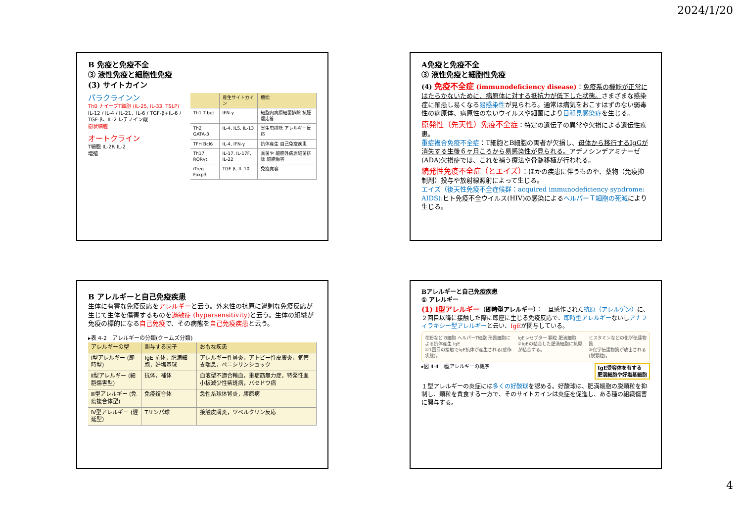2024/1/20
B 免疫と免疫不全
③ 液性免疫と細胞性免疫
(3) サイトカイン
パラクラインン
Th0 ナイーブT細胞 (IL-25, IL-33, TSLP)
IL-12 / IL-4 / IL-21、IL-6 / TGF-β+IL-6 / TGF-β、IL-2 レチノイン酸
樹状細胞
オートクライン
T細胞 IL-2R IL-2
増殖
| | 産生サイトカイン | 機能 |
| --- | --- | --- |
| Th1 T-bet | IFN-γ | 細胞内病原細菌排除 抗腫瘍応答 |
| Th2 GATA-3 | IL-4, IL5, IL-13 | 寄生虫排除 アレルギー反応 |
| TFH Bcl6 | IL-4, IFN-γ | 抗体産生 自己免疫疾患 |
| Th17 RORγt | IL-17, IL-17F, IL-22 | 真菌や 細胞外病原細菌排除 細胞傷害 |
| iTreg Foxp3 | TGF-β, IL-10 | 免疫寛容 |
A免疫と免疫不全
③ 液性免疫と細胞性免疫
(4) 免疫不全症 (immunodeficiency disease)：免疫系の機能が正常にはたらかないために、病原体に対する抵抗力が低下した状態。さまざまな感染症に罹患し易くなる易感染性が見られる。通常は病気をおこすはずのない弱毒性の病原体、病原性のないウイルスや細菌により日和見感染症を生じる。
原発性（先天性）免疫不全症：特定の遺伝子の異常や欠損による遺伝性疾患。
重症複合免疫不全症：T細胞とB細胞の両者が欠損し、母体から移行するIgGが消失する生後６ヶ月ころから易感染性が見られる。アデノシンデアミナーゼ (ADA)欠損症では、これを補う療法や骨髄移植が行われる。
続発性免疫不全症（とエイズ）：ほかの疾患に伴うものや、薬物（免疫抑制剤）投与や放射線照射によって生じる。
エイズ（後天性免疫不全症候群：acquired immunodeficiency syndrome: AIDS): ヒト免疫不全ウイルス(HIV)の感染によるヘルパーＴ細胞の死滅により生じる。
B アレルギーと自己免疫疾患
生体に有害な免疫反応をアレルギーと云う。外来性の抗原に過剰な免疫反応が生じて生体を傷害するものを過敏症 (hypersensitivity) と云う。生体の組織が免疫の標的になる自己免疫で、その病態を自己免疫疾患と云う。
▸表 4-2　アレルギーの分類(クームズ分類)
| アレルギーの型 | 関与する因子 | おもな疾患 |
| --- | --- | --- |
| Ⅰ型アレルギー (即時型) | IgE 抗体，肥満細胞，好塩基球 | アレルギー性鼻炎，アトピー性皮膚炎，気管支喘息，ペニシリンショック |
| Ⅱ型アレルギー (細胞傷害型) | 抗体，補体 | 血液型不適合輸血，重症筋無力症，特発性血小板減少性紫斑病，バセドウ病 |
| Ⅲ型アレルギー (免疫複合体型) | 免疫複合体 | 急性糸球体腎炎，膠原病 |
| Ⅳ型アレルギー (遅延型) | Tリンパ球 | 接触皮膚炎，ツベルクリン反応 |
Bアレルギーと自己免疫疾患
① アレルギー
(1) Ⅰ型アレルギー（即時型アレルギー）：一旦感作された抗原（アレルゲン）に、２回目以降に接触した際に即座に生じる免疫反応で、即時型アレルギーないしアナフィラキシー型アレルギーと云い、IgEが関与している。
花粉など B細胞 ヘルパーT細胞 形質細胞による抗体産生 IgE
①1回目の接触でIgE抗体が産生される(感作状態)。
IgEレセプター 顆粒 肥満細胞
②IgEの結合した肥満細胞に抗原が結合する。
ヒスタミンなどの化学伝達物質
③化学伝達物質が放出される(脱顆粒)。
▸図 4-4　Ⅰ型アレルギーの機序 IgE受容体を有する
肥満細胞や好塩基細胞
１型アレルギーの炎症には多くの好酸球を認める。好酸球は、肥満細胞の脱顆粒を抑制し、顆粒を貪食する一方で、そのサイトカインは炎症を促進し、ある種の組織傷害に関与する。
4